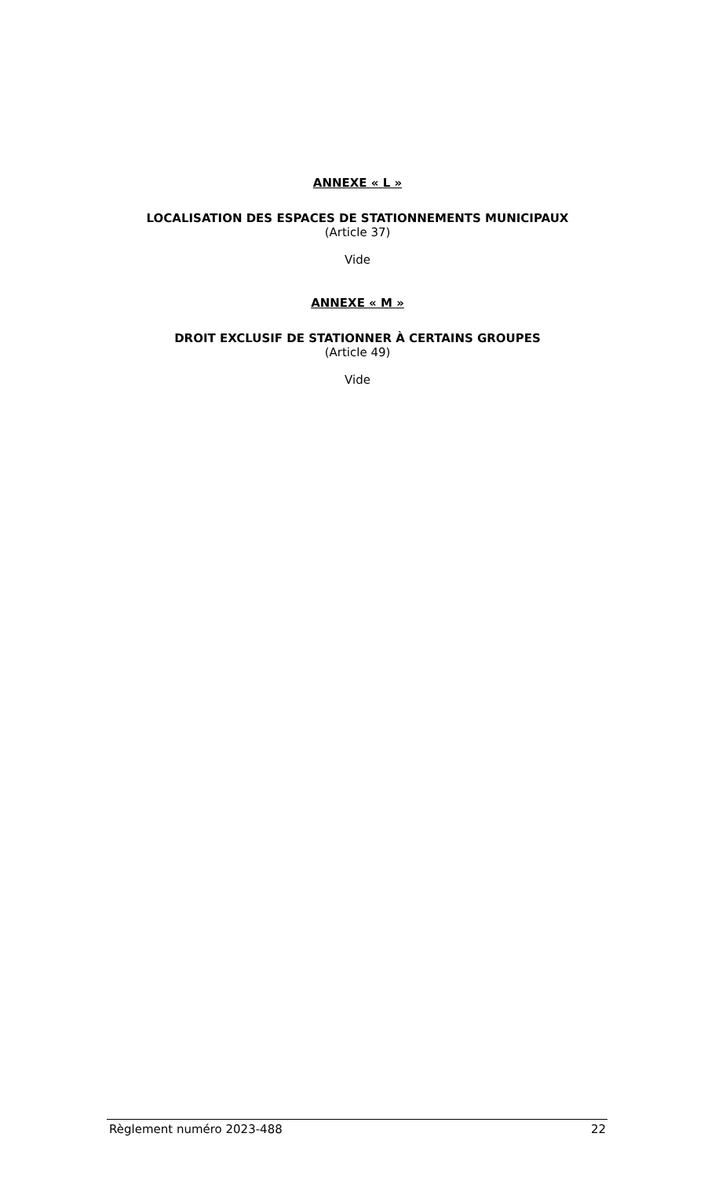ANNEXE « L »
LOCALISATION DES ESPACES DE STATIONNEMENTS MUNICIPAUX
(Article 37)
Vide
ANNEXE « M »
DROIT EXCLUSIF DE STATIONNER À CERTAINS GROUPES
(Article 49)
Vide
Règlement numéro 2023-488 22